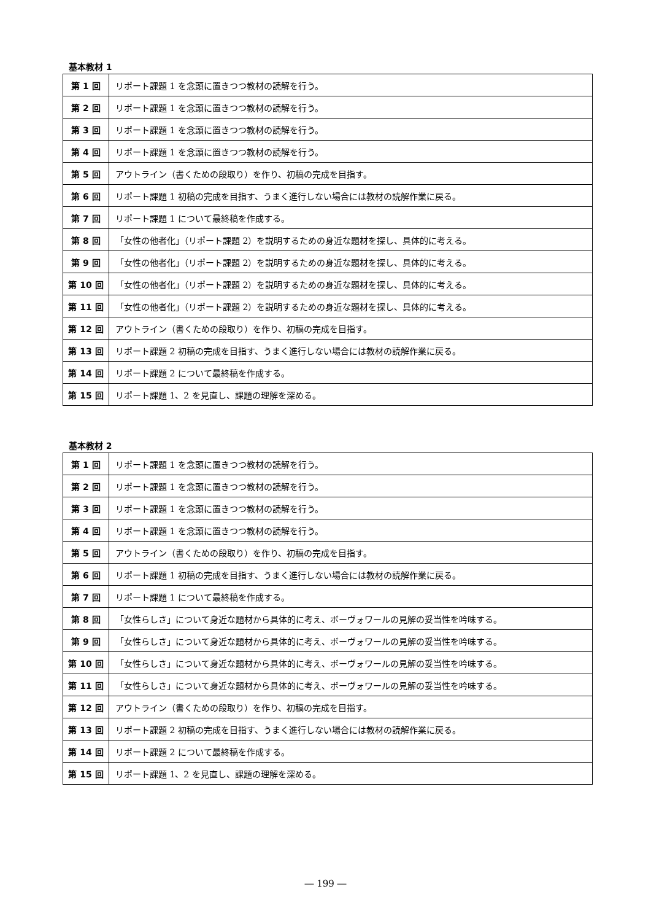基本教材 1
| 第 1 回 | リポート課題 1 を念頭に置きつつ教材の読解を行う。 |
| 第 2 回 | リポート課題 1 を念頭に置きつつ教材の読解を行う。 |
| 第 3 回 | リポート課題 1 を念頭に置きつつ教材の読解を行う。 |
| 第 4 回 | リポート課題 1 を念頭に置きつつ教材の読解を行う。 |
| 第 5 回 | アウトライン（書くための段取り）を作り、初稿の完成を目指す。 |
| 第 6 回 | リポート課題 1 初稿の完成を目指す、うまく進行しない場合には教材の読解作業に戻る。 |
| 第 7 回 | リポート課題 1 について最終稿を作成する。 |
| 第 8 回 | 「女性の他者化」（リポート課題 2）を説明するための身近な題材を探し、具体的に考える。 |
| 第 9 回 | 「女性の他者化」（リポート課題 2）を説明するための身近な題材を探し、具体的に考える。 |
| 第 10 回 | 「女性の他者化」（リポート課題 2）を説明するための身近な題材を探し、具体的に考える。 |
| 第 11 回 | 「女性の他者化」（リポート課題 2）を説明するための身近な題材を探し、具体的に考える。 |
| 第 12 回 | アウトライン（書くための段取り）を作り、初稿の完成を目指す。 |
| 第 13 回 | リポート課題 2 初稿の完成を目指す、うまく進行しない場合には教材の読解作業に戻る。 |
| 第 14 回 | リポート課題 2 について最終稿を作成する。 |
| 第 15 回 | リポート課題 1、2 を見直し、課題の理解を深める。 |
基本教材 2
| 第 1 回 | リポート課題 1 を念頭に置きつつ教材の読解を行う。 |
| 第 2 回 | リポート課題 1 を念頭に置きつつ教材の読解を行う。 |
| 第 3 回 | リポート課題 1 を念頭に置きつつ教材の読解を行う。 |
| 第 4 回 | リポート課題 1 を念頭に置きつつ教材の読解を行う。 |
| 第 5 回 | アウトライン（書くための段取り）を作り、初稿の完成を目指す。 |
| 第 6 回 | リポート課題 1 初稿の完成を目指す、うまく進行しない場合には教材の読解作業に戻る。 |
| 第 7 回 | リポート課題 1 について最終稿を作成する。 |
| 第 8 回 | 「女性らしさ」について身近な題材から具体的に考え、ボーヴォワールの見解の妥当性を吟味する。 |
| 第 9 回 | 「女性らしさ」について身近な題材から具体的に考え、ボーヴォワールの見解の妥当性を吟味する。 |
| 第 10 回 | 「女性らしさ」について身近な題材から具体的に考え、ボーヴォワールの見解の妥当性を吟味する。 |
| 第 11 回 | 「女性らしさ」について身近な題材から具体的に考え、ボーヴォワールの見解の妥当性を吟味する。 |
| 第 12 回 | アウトライン（書くための段取り）を作り、初稿の完成を目指す。 |
| 第 13 回 | リポート課題 2 初稿の完成を目指す、うまく進行しない場合には教材の読解作業に戻る。 |
| 第 14 回 | リポート課題 2 について最終稿を作成する。 |
| 第 15 回 | リポート課題 1、2 を見直し、課題の理解を深める。 |
― 199 ―